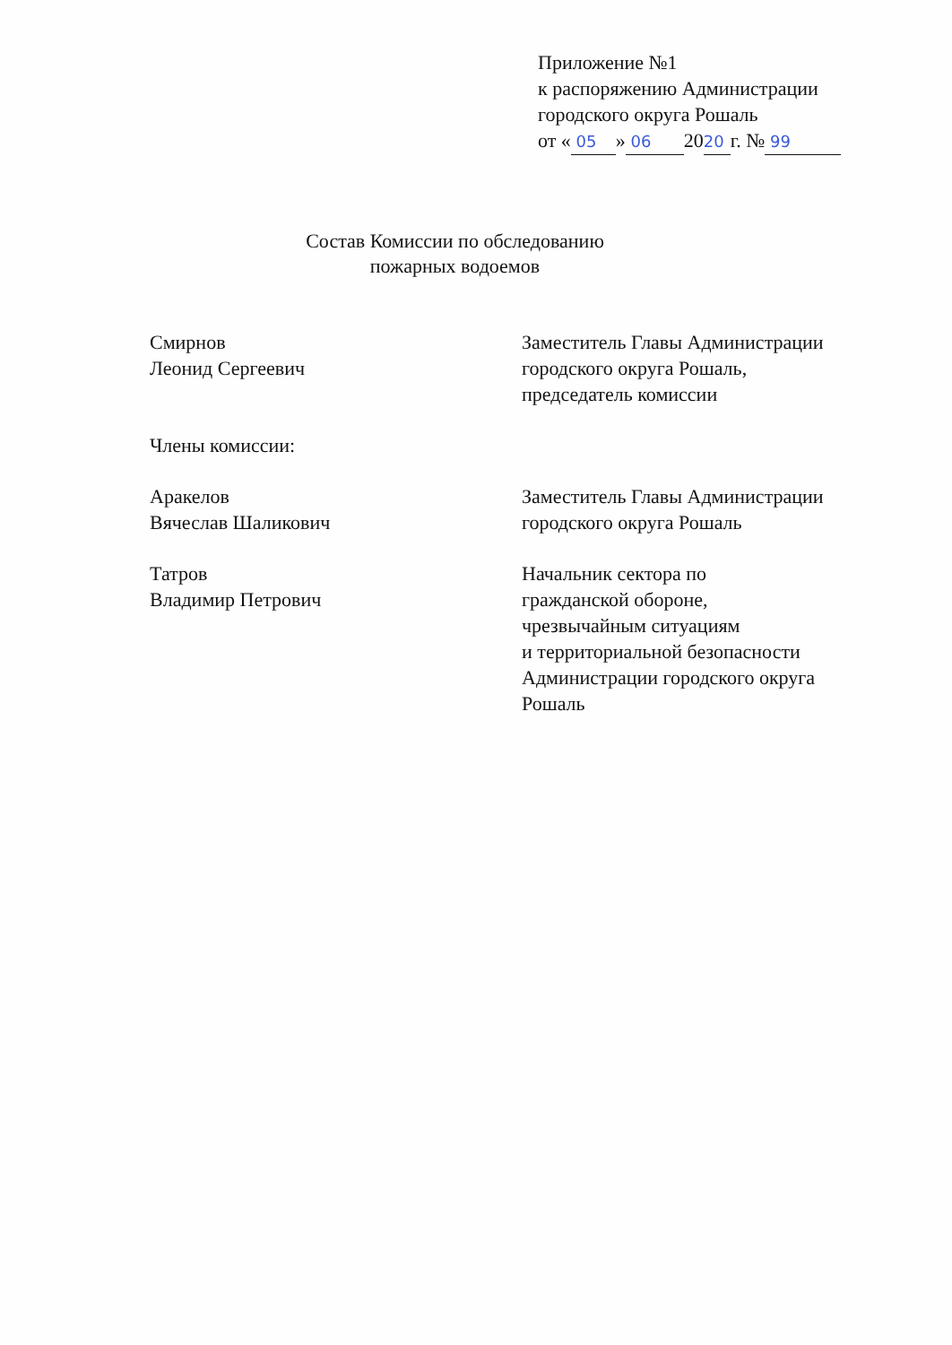Приложение №1
к распоряжению Администрации
городского округа Рошаль
от « 05 » 06 20 20 г. № 99
Состав Комиссии по обследованию
пожарных водоемов
Смирнов
Леонид Сергеевич
Заместитель Главы Администрации
городского округа Рошаль,
председатель комиссии
Члены комиссии:
Аракелов
Вячеслав Шаликович
Заместитель Главы Администрации
городского округа Рошаль
Татров
Владимир Петрович
Начальник сектора по
гражданской обороне,
чрезвычайным ситуациям
и территориальной безопасности
Администрации городского округа
Рошаль